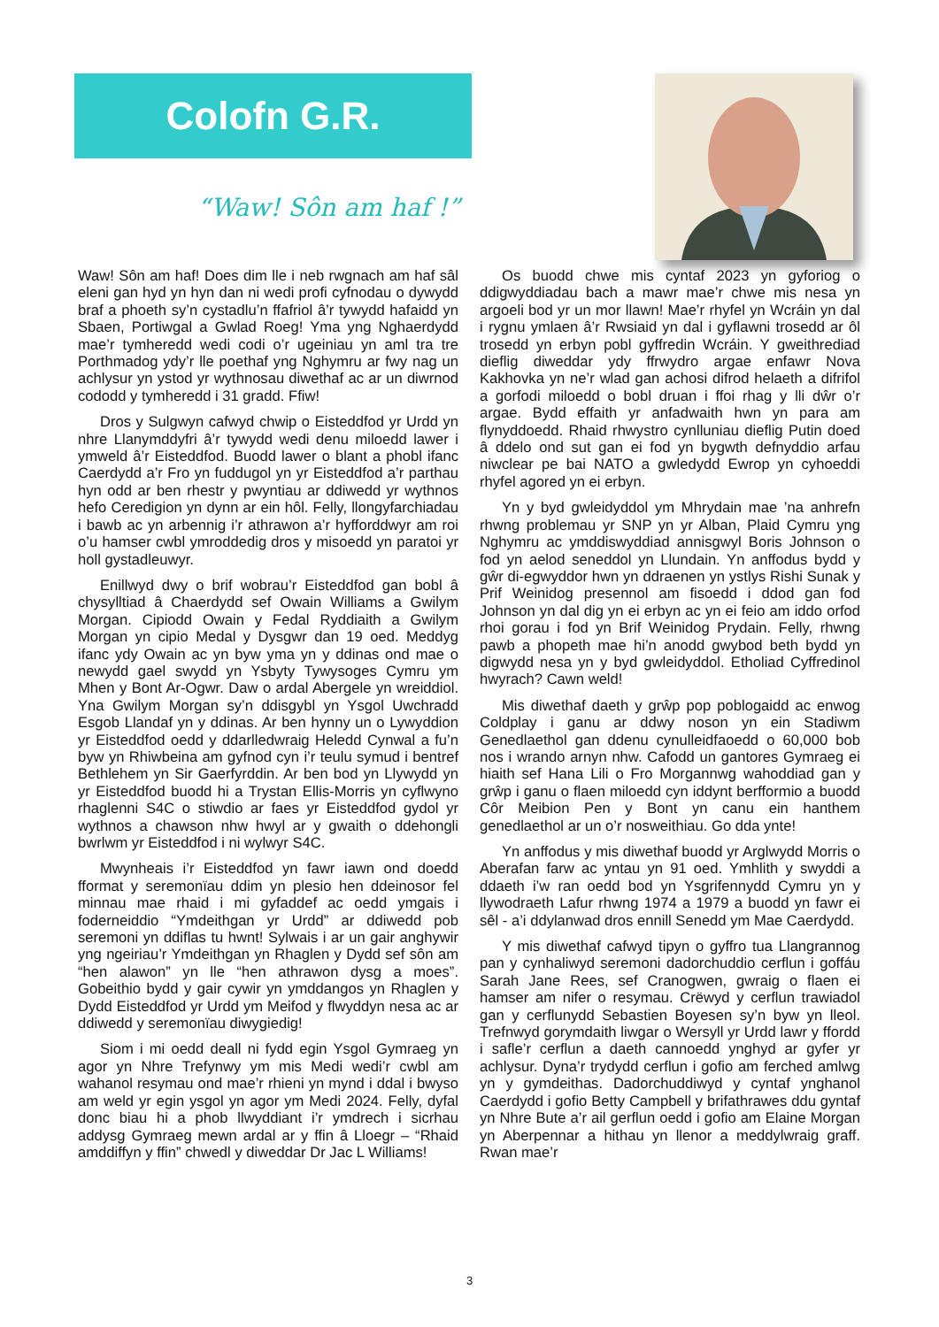Colofn G.R.
“Waw! Sôn am haf !”
Waw! Sôn am haf! Does dim lle i neb rwgnach am haf sâl eleni gan hyd yn hyn dan ni wedi profi cyfnodau o dywydd braf a phoeth sy’n cystadlu’n ffafriol â’r tywydd hafaidd yn Sbaen, Portiwgal a Gwlad Roeg! Yma yng Nghaerdydd mae’r tymheredd wedi codi o’r ugeiniau yn aml tra tre Porthmadog ydy’r lle poethaf yng Nghymru ar fwy nag un achlysur yn ystod yr wythnosau diwethaf ac ar un diwrnod cododd y tymheredd i 31 gradd. Ffiw!
Dros y Sulgwyn cafwyd chwip o Eisteddfod yr Urdd yn nhre Llanymddyfri â’r tywydd wedi denu miloedd lawer i ymweld â’r Eisteddfod. Buodd lawer o blant a phobl ifanc Caerdydd a’r Fro yn fuddugol yn yr Eisteddfod a’r parthau hyn odd ar ben rhestr y pwyntiau ar ddiwedd yr wythnos hefo Ceredigion yn dynn ar ein hôl. Felly, llongyfarchiadau i bawb ac yn arbennig i’r athrawon a’r hyfforddwyr am roi o’u hamser cwbl ymroddedig dros y misoedd yn paratoi yr holl gystadleuwyr.
Enillwyd dwy o brif wobrau’r Eisteddfod gan bobl â chysylltiad â Chaerdydd sef Owain Williams a Gwilym Morgan. Cipiodd Owain y Fedal Ryddiaith a Gwilym Morgan yn cipio Medal y Dysgwr dan 19 oed. Meddyg ifanc ydy Owain ac yn byw yma yn y ddinas ond mae o newydd gael swydd yn Ysbyty Tywysoges Cymru ym Mhen y Bont Ar-Ogwr. Daw o ardal Abergele yn wreiddiol. Yna Gwilym Morgan sy’n ddisgybl yn Ysgol Uwchradd Esgob Llandaf yn y ddinas. Ar ben hynny un o Lywyddion yr Eisteddfod oedd y ddarlledwraig Heledd Cynwal a fu’n byw yn Rhiwbeina am gyfnod cyn i’r teulu symud i bentref Bethlehem yn Sir Gaerfyrddin. Ar ben bod yn Llywydd yn yr Eisteddfod buodd hi a Trystan Ellis-Morris yn cyflwyno rhaglenni S4C o stiwdio ar faes yr Eisteddfod gydol yr wythnos a chawson nhw hwyl ar y gwaith o ddehongli bwrlwm yr Eisteddfod i ni wylwyr S4C.
Mwynheais i’r Eisteddfod yn fawr iawn ond doedd fformat y seremonïau ddim yn plesio hen ddeinosor fel minnau mae rhaid i mi gyfaddef ac oedd ymgais i foderneiddio “Ymdeithgan yr Urdd” ar ddiwedd pob seremoni yn ddiflas tu hwnt! Sylwais i ar un gair anghywir yng ngeiriau’r Ymdeithgan yn Rhaglen y Dydd sef sôn am “hen alawon” yn lle “hen athrawon dysg a moes”. Gobeithio bydd y gair cywir yn ymddangos yn Rhaglen y Dydd Eisteddfod yr Urdd ym Meifod y flwyddyn nesa ac ar ddiwedd y seremonïau diwygiedig!
Siom i mi oedd deall ni fydd egin Ysgol Gymraeg yn agor yn Nhre Trefynwy ym mis Medi wedi’r cwbl am wahanol resymau ond mae’r rhieni yn mynd i ddal i bwyso am weld yr egin ysgol yn agor ym Medi 2024. Felly, dyfal donc biau hi a phob llwyddiant i’r ymdrech i sicrhau addysg Gymraeg mewn ardal ar y ffin â Lloegr – “Rhaid amddiffyn y ffin” chwedl y diweddar Dr Jac L Williams!
Os buodd chwe mis cyntaf 2023 yn gyforiog o ddigwyddiadau bach a mawr mae’r chwe mis nesa yn argoeli bod yr un mor llawn! Mae’r rhyfel yn Wcráin yn dal i rygnu ymlaen â’r Rwsiaid yn dal i gyflawni trosedd ar ôl trosedd yn erbyn pobl gyffredin Wcráin. Y gweithrediad dieflig diweddar ydy ffrwydro argae enfawr Nova Kakhovka yn ne’r wlad gan achosi difrod helaeth a difrifol a gorfodi miloedd o bobl druan i ffoi rhag y lli dŵr o’r argae. Bydd effaith yr anfadwaith hwn yn para am flynyddoedd. Rhaid rhwystro cynlluniau dieflig Putin doed â ddelo ond sut gan ei fod yn bygwth defnyddio arfau niwclear pe bai NATO a gwledydd Ewrop yn cyhoeddi rhyfel agored yn ei erbyn.
Yn y byd gwleidyddol ym Mhrydain mae ’na anhrefn rhwng problemau yr SNP yn yr Alban, Plaid Cymru yng Nghymru ac ymddiswyddiad annisgwyl Boris Johnson o fod yn aelod seneddol yn Llundain. Yn anffodus bydd y gŵr di-egwyddor hwn yn ddraenen yn ystlys Rishi Sunak y Prif Weinidog presennol am fisoedd i ddod gan fod Johnson yn dal dig yn ei erbyn ac yn ei feio am iddo orfod rhoi gorau i fod yn Brif Weinidog Prydain. Felly, rhwng pawb a phopeth mae hi’n anodd gwybod beth bydd yn digwydd nesa yn y byd gwleidyddol. Etholiad Cyffredinol hwyrach? Cawn weld!
Mis diwethaf daeth y grŵp pop poblogaidd ac enwog Coldplay i ganu ar ddwy noson yn ein Stadiwm Genedlaethol gan ddenu cynulleidfaoedd o 60,000 bob nos i wrando arnyn nhw. Cafodd un gantores Gymraeg ei hiaith sef Hana Lili o Fro Morgannwg wahoddiad gan y grŵp i ganu o flaen miloedd cyn iddynt berfformio a buodd Côr Meibion Pen y Bont yn canu ein hanthem genedlaethol ar un o’r nosweithiau. Go dda ynte!
Yn anffodus y mis diwethaf buodd yr Arglwydd Morris o Aberafan farw ac yntau yn 91 oed. Ymhlith y swyddi a ddaeth i’w ran oedd bod yn Ysgrifennydd Cymru yn y llywodraeth Lafur rhwng 1974 a 1979 a buodd yn fawr ei sêl - a’i ddylanwad dros ennill Senedd ym Mae Caerdydd.
Y mis diwethaf cafwyd tipyn o gyffro tua Llangrannog pan y cynhaliwyd seremoni dadorchuddio cerflun i goffáu Sarah Jane Rees, sef Cranogwen, gwraig o flaen ei hamser am nifer o resymau. Crëwyd y cerflun trawiadol gan y cerflunydd Sebastien Boyesen sy’n byw yn lleol. Trefnwyd gorymdaith liwgar o Wersyll yr Urdd lawr y ffordd i safle’r cerflun a daeth cannoedd ynghyd ar gyfer yr achlysur. Dyna’r trydydd cerflun i gofio am ferched amlwg yn y gymdeithas. Dadorchuddiwyd y cyntaf ynghanol Caerdydd i gofio Betty Campbell y brifathrawes ddu gyntaf yn Nhre Bute a’r ail gerflun oedd i gofio am Elaine Morgan yn Aberpennar a hithau yn llenor a meddylwraig graff. Rwan mae’r
3